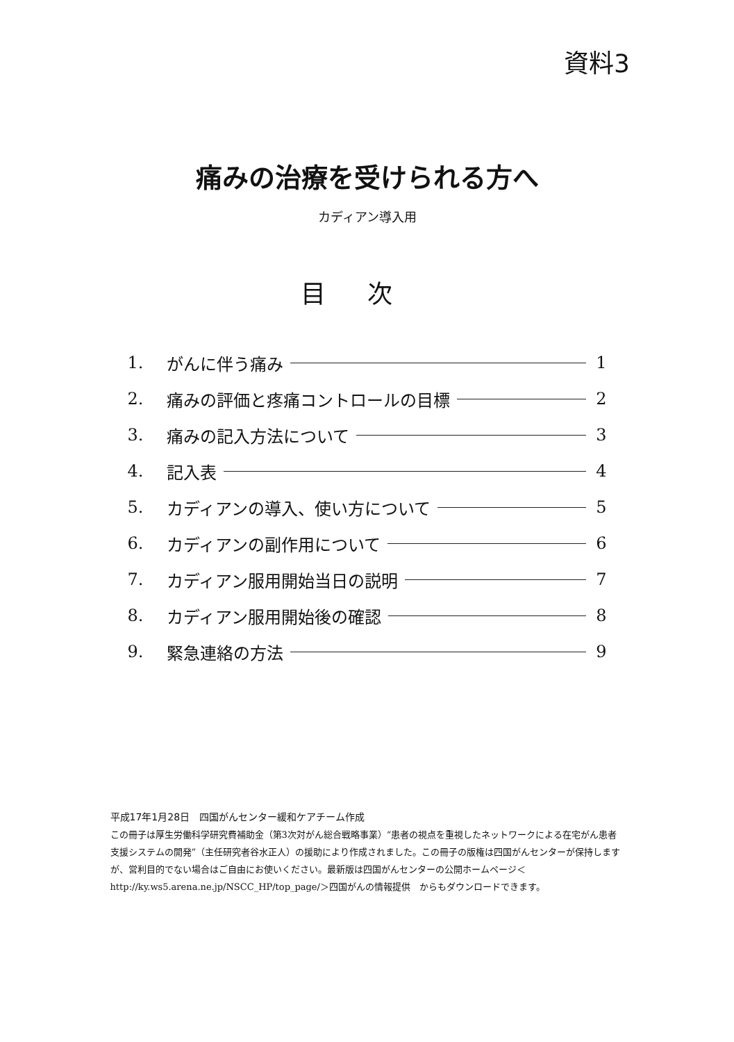資料3
痛みの治療を受けられる方へ
カディアン導入用
目次
1. がんに伴う痛み 1
2. 痛みの評価と疼痛コントロールの目標 2
3. 痛みの記入方法について 3
4. 記入表 4
5. カディアンの導入、使い方について 5
6. カディアンの副作用について 6
7. カディアン服用開始当日の説明 7
8. カディアン服用開始後の確認 8
9. 緊急連絡の方法 9
平成17年1月28日　四国がんセンター緩和ケアチーム作成
この冊子は厚生労働科学研究費補助金（第3次対がん総合戦略事業）“患者の視点を重視したネットワークによる在宅がん患者支援システムの開発”（主任研究者谷水正人）の援助により作成されました。この冊子の版権は四国がんセンターが保持しますが、営利目的でない場合はご自由にお使いください。最新版は四国がんセンターの公開ホームページ＜http://ky.ws5.arena.ne.jp/NSCC_HP/top_page/＞四国がんの情報提供　からもダウンロードできます。